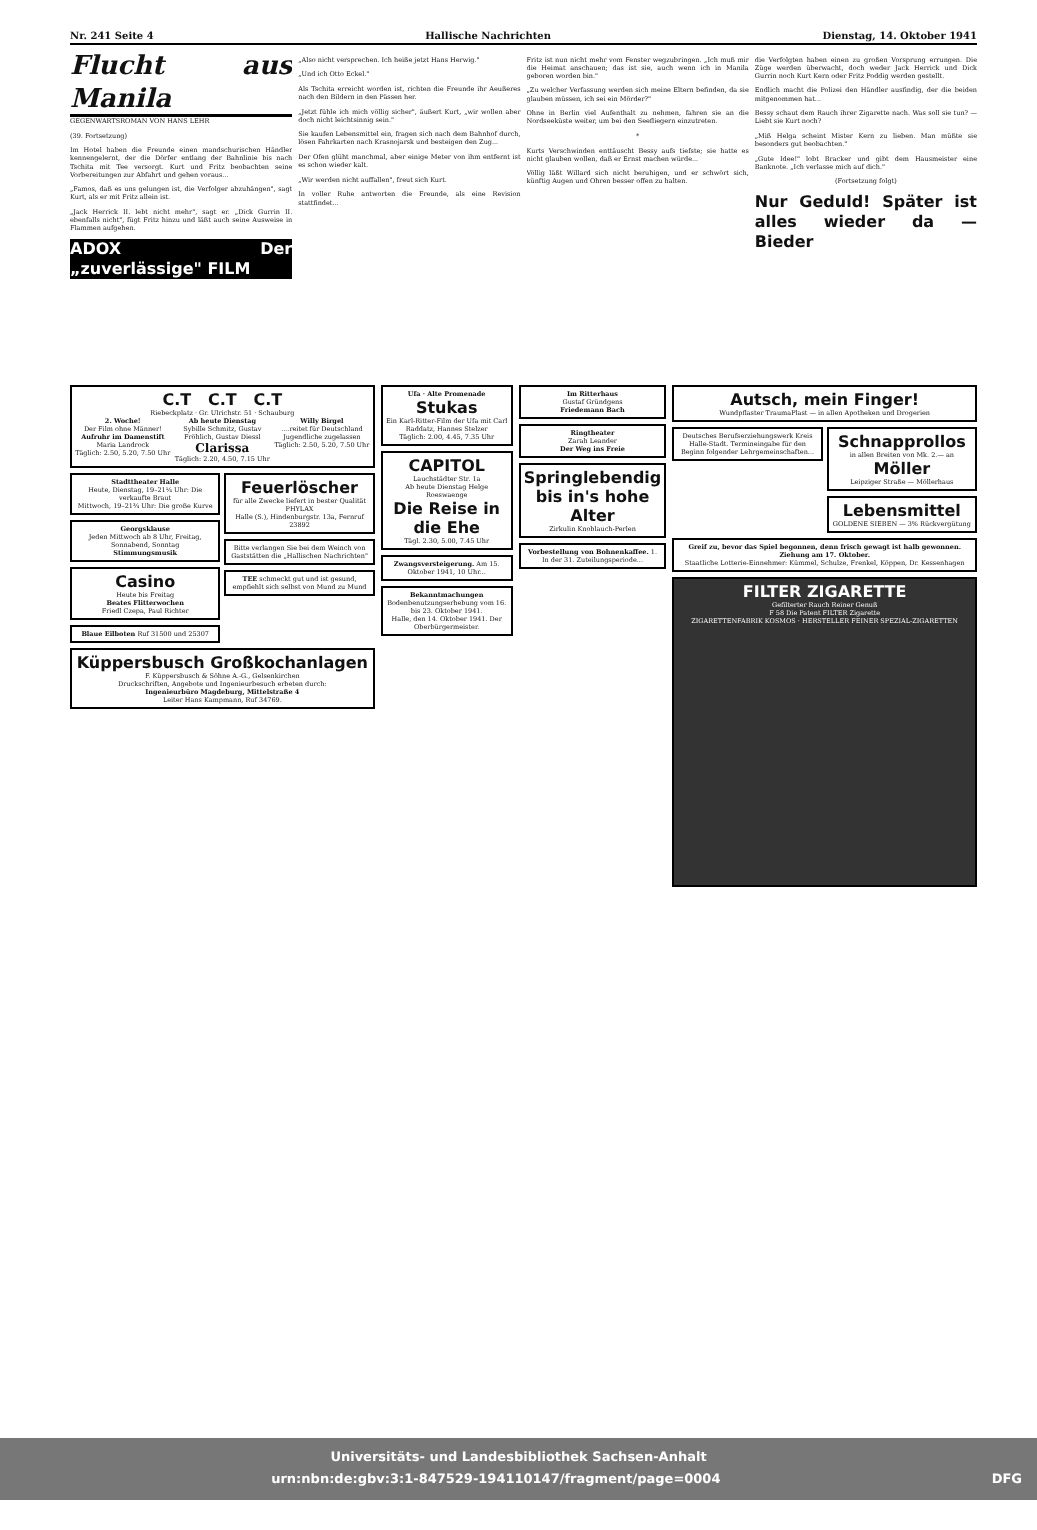Nr. 241 Seite 4 Hallische Nachrichten Dienstag, 14. Oktober 1941
Flucht aus Manila
GEGENWARTSROMAN VON HANS LEHR
(39. Fortsetzung)
Im Hotel haben die Freunde einen mandschurischen Händler kennengelernt, der die Dörfer entlang der Bahnlinie bis nach Tschita mit Tee versorgt. Kurt und Fritz beobachten seine Vorbereitungen zur Abfahrt und gehen voraus...
„Famos, daß es uns gelungen ist, die Verfolger abzuhängen", sagt Kurt, als er mit Fritz allein ist.
„Jack Herrick II. lebt nicht mehr", sagt er. „Dick Gurrin II. ebenfalls nicht", fügt Fritz hinzu und läßt auch seine Ausweise in Flammen aufgehen.
ADOX Der „zuverlässige" FILM
„Also nicht versprechen. Ich heiße jetzt Hans Herwig."
„Und ich Otto Eckel."
Als Tschita erreicht worden ist, richten die Freunde ihr Aeußeres nach den Bildern in den Pässen her.
„Jetzt fühle ich mich völlig sicher", äußert Kurt, „wir wollen aber doch nicht leichtsinnig sein."
Sie kaufen Lebensmittel ein, fragen sich nach dem Bahnhof durch, lösen Fahrkarten nach Krasnojarsk und besteigen den Zug...
Der Ofen glüht manchmal, aber einige Meter von ihm entfernt ist es schon wieder kalt.
„Wir werden nicht auffallen", freut sich Kurt.
In voller Ruhe antworten die Freunde, als eine Revision stattfindet...
Fritz ist nun nicht mehr vom Fenster wegzubringen. „Ich muß mir die Heimat anschauen; das ist sie, auch wenn ich in Manila geboren worden bin."
„Zu welcher Verfassung werden sich meine Eltern befinden, da sie glauben müssen, ich sei ein Mörder?"
Ohne in Berlin viel Aufenthalt zu nehmen, fahren sie an die Nordseeküste weiter, um bei den Seefliegern einzutreten.
*
Kurts Verschwinden enttäuscht Bessy aufs tiefste; sie hatte es nicht glauben wollen, daß er Ernst machen würde...
Völlig läßt Willard sich nicht beruhigen, und er schwört sich, künftig Augen und Ohren besser offen zu halten.
die Verfolgten haben einen zu großen Vorsprung errungen. Die Züge werden überwacht, doch weder Jack Herrick und Dick Gurrin noch Kurt Kern oder Fritz Poddig werden gestellt.
Endlich macht die Polizei den Händler ausfindig, der die beiden mitgenommen hat...
Bessy schaut dem Rauch ihrer Zigarette nach. Was soll sie tun? — Liebt sie Kurt noch?
„Miß Helga scheint Mister Kern zu lieben. Man müßte sie besonders gut beobachten."
„Gute Idee!" lobt Bracker und gibt dem Hausmeister eine Banknote. „Ich verlasse mich auf dich."
(Fortsetzung folgt)
Nur Geduld! Später ist alles wieder da — Bieder
C.T C.T C.T
Riebeckplatz · Gr. Ulrichstr. 51 · Schauburg
2. Woche!
Der Film ohne Männer!
Aufruhr im Damenstift
Maria Landrock
Täglich: 2.50, 5.20, 7.50 Uhr
Ab heute Dienstag
Sybille Schmitz, Gustav Fröhlich, Gustav Diessl
Clarissa
Täglich: 2.20, 4.50, 7.15 Uhr
Willy Birgel
....reitet für Deutschland
Jugendliche zugelassen
Täglich: 2.50, 5.20, 7.50 Uhr
Stadttheater Halle
Heute, Dienstag, 19–21¼ Uhr: Die verkaufte Braut
Mittwoch, 19–21¾ Uhr: Die große Kurve
Georgsklause
Jeden Mittwoch ab 8 Uhr, Freitag, Sonnabend, Sonntag
Stimmungsmusik
Casino
Heute bis Freitag
Beates Flitterwochen
Friedl Czepa, Paul Richter
Blaue Eilboten Ruf 31500 und 25307
Feuerlöscher
für alle Zwecke liefert in bester Qualität
PHYLAX
Halle (S.), Hindenburgstr. 13a, Fernruf 23892
Bitte verlangen Sie bei dem Weinch von Gaststätten die „Hallischen Nachrichten"
TEE schmeckt gut und ist gesund, empfiehlt sich selbst von Mund zu Mund
Küppersbusch Großkochanlagen
F. Küppersbusch & Söhne A.-G., Gelsenkirchen
Druckschriften, Angebote und Ingenieurbesuch erbeten durch:
Ingenieurbüro Magdeburg, Mittelstraße 4
Leiter Hans Kampmann, Ruf 34769.
Ufa · Alte Promenade
Stukas
Ein Karl-Ritter-Film der Ufa mit Carl Raddatz, Hannes Stelzer
Täglich: 2.00, 4.45, 7.35 Uhr
CAPITOL
Lauchstädter Str. 1a
Ab heute Dienstag Helge Roeswaenge
Die Reise in die Ehe
Tägl. 2.30, 5.00, 7.45 Uhr
Zwangsversteigerung. Am 15. Oktober 1941, 10 Uhr...
Bekanntmachungen
Bodenbenutzungserhebung vom 16. bis 23. Oktober 1941.
Halle, den 14. Oktober 1941. Der Oberbürgermeister.
Im Ritterhaus
Gustaf Gründgens
Friedemann Bach
Ringtheater
Zarah Leander
Der Weg ins Freie
Springlebendig bis in's hohe Alter
Zirkulin Knoblauch-Perlen
Vorbestellung von Bohnenkaffee. 1. In der 31. Zuteilungsperiode...
Autsch, mein Finger!
Wundpflaster TraumaPlast — in allen Apotheken und Drogerien
Deutsches Berufserziehungswerk Kreis Halle-Stadt. Termineingabe für den Beginn folgender Lehrgemeinschaften...
Schnapprollos
in allen Breiten von Mk. 2.— an
Möller
Leipziger Straße — Möllerhaus
Lebensmittel
GOLDENE SIEBEN — 3% Rückvergütung
Greif zu, bevor das Spiel begonnen, denn frisch gewagt ist halb gewonnen. Ziehung am 17. Oktober.
Staatliche Lotterie-Einnehmer: Kümmel, Schulze, Frenkel, Köppen, Dr. Kessenhagen
FILTER ZIGARETTE
Gefilterter Rauch Reiner Genuß
F 58 Die Patent FILTER Zigarette
ZIGARETTENFABRIK KOSMOS · HERSTELLER FEINER SPEZIAL-ZIGARETTEN
Universitäts- und Landesbibliothek Sachsen-Anhalt
urn:nbn:de:gbv:3:1-847529-194110147/fragment/page=0004 DFG